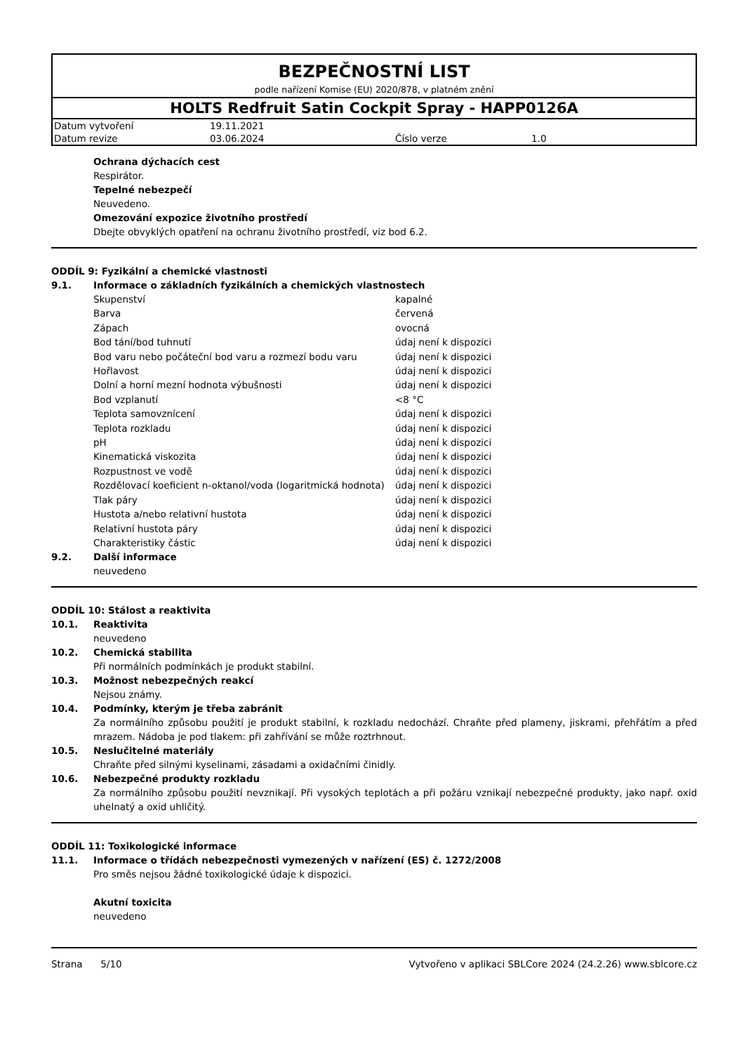BEZPEČNOSTNÍ LIST
podle nařízení Komise (EU) 2020/878, v platném znění
HOLTS Redfruit Satin Cockpit Spray - HAPP0126A
| Datum vytvoření | 19.11.2021 | | |
| Datum revize | 03.06.2024 | Číslo verze | 1.0 |
Ochrana dýchacích cest
Respirátor.
Tepelné nebezpečí
Neuvedeno.
Omezování expozice životního prostředí
Dbejte obvyklých opatření na ochranu životního prostředí, viz bod 6.2.
ODDÍL 9: Fyzikální a chemické vlastnosti
9.1. Informace o základních fyzikálních a chemických vlastnostech
| Skupenství | kapalné |
| Barva | červená |
| Zápach | ovocná |
| Bod tání/bod tuhnutí | údaj není k dispozici |
| Bod varu nebo počáteční bod varu a rozmezí bodu varu | údaj není k dispozici |
| Hořlavost | údaj není k dispozici |
| Dolní a horní mezní hodnota výbušnosti | údaj není k dispozici |
| Bod vzplanutí | <8 °C |
| Teplota samovznícení | údaj není k dispozici |
| Teplota rozkladu | údaj není k dispozici |
| pH | údaj není k dispozici |
| Kinematická viskozita | údaj není k dispozici |
| Rozpustnost ve vodě | údaj není k dispozici |
| Rozdělovací koeficient n-oktanol/voda (logaritmická hodnota) | údaj není k dispozici |
| Tlak páry | údaj není k dispozici |
| Hustota a/nebo relativní hustota | údaj není k dispozici |
| Relativní hustota páry | údaj není k dispozici |
| Charakteristiky částic | údaj není k dispozici |
9.2. Další informace
neuvedeno
ODDÍL 10: Stálost a reaktivita
10.1. Reaktivita
neuvedeno
10.2. Chemická stabilita
Při normálních podmínkách je produkt stabilní.
10.3. Možnost nebezpečných reakcí
Nejsou známy.
10.4. Podmínky, kterým je třeba zabránit
Za normálního způsobu použití je produkt stabilní, k rozkladu nedochází. Chraňte před plameny, jiskrami, přehřátím a před mrazem. Nádoba je pod tlakem: při zahřívání se může roztrhnout.
10.5. Neslučitelné materiály
Chraňte před silnými kyselinami, zásadami a oxidačními činidly.
10.6. Nebezpečné produkty rozkladu
Za normálního způsobu použití nevznikají. Při vysokých teplotách a při požáru vznikají nebezpečné produkty, jako např. oxid uhelnatý a oxid uhličitý.
ODDÍL 11: Toxikologické informace
11.1. Informace o třídách nebezpečnosti vymezených v nařízení (ES) č. 1272/2008
Pro směs nejsou žádné toxikologické údaje k dispozici.
Akutní toxicita
neuvedeno
Strana 5/10 Vytvořeno v aplikaci SBLCore 2024 (24.2.26) www.sblcore.cz